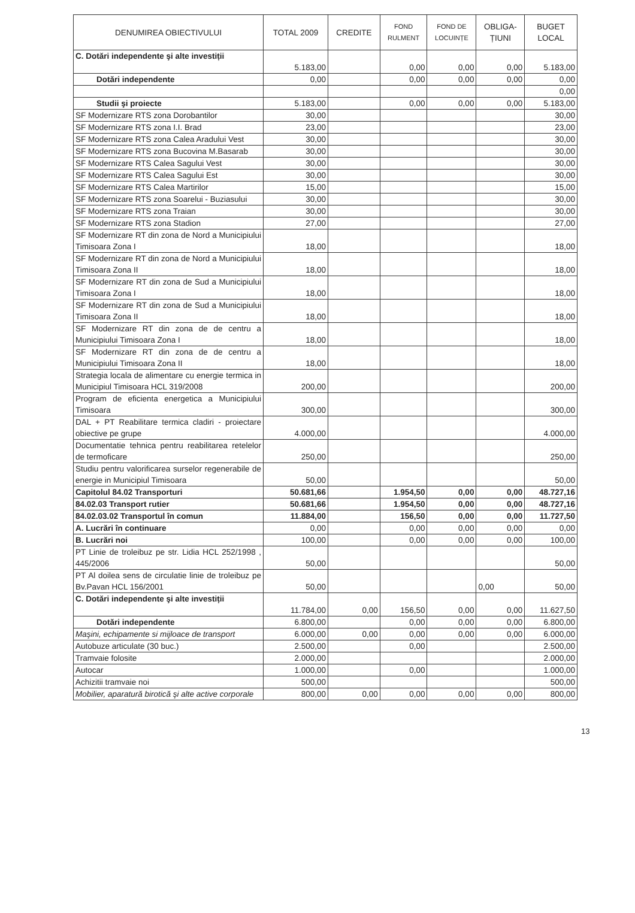| DENUMIREA OBIECTIVULUI | TOTAL 2009 | CREDITE | FOND RULMENT | FOND DE LOCUINȚE | OBLIGA- ȚIUNI | BUGET LOCAL |
| --- | --- | --- | --- | --- | --- | --- |
| C. Dotări independente şi alte investiții | 5.183,00 | | 0,00 | 0,00 | 0,00 | 5.183,00 |
| Dotări independente | 0,00 | | 0,00 | 0,00 | 0,00 | 0,00 |
| | | | | | | 0,00 |
| Studii şi proiecte | 5.183,00 | | 0,00 | 0,00 | 0,00 | 5.183,00 |
| SF Modernizare RTS zona Dorobantilor | 30,00 | | | | | 30,00 |
| SF Modernizare RTS zona I.I. Brad | 23,00 | | | | | 23,00 |
| SF Modernizare RTS zona Calea Aradului Vest | 30,00 | | | | | 30,00 |
| SF Modernizare RTS zona Bucovina M.Basarab | 30,00 | | | | | 30,00 |
| SF Modernizare RTS Calea Sagului Vest | 30,00 | | | | | 30,00 |
| SF Modernizare RTS Calea Sagului Est | 30,00 | | | | | 30,00 |
| SF Modernizare RTS Calea Martirilor | 15,00 | | | | | 15,00 |
| SF Modernizare RTS zona Soarelui - Buziasului | 30,00 | | | | | 30,00 |
| SF Modernizare RTS zona Traian | 30,00 | | | | | 30,00 |
| SF Modernizare RTS zona Stadion | 27,00 | | | | | 27,00 |
| SF Modernizare RT din zona de Nord a Municipiului Timisoara Zona I | 18,00 | | | | | 18,00 |
| SF Modernizare RT din zona de Nord a Municipiului Timisoara Zona II | 18,00 | | | | | 18,00 |
| SF Modernizare RT din zona de Sud a Municipiului Timisoara Zona I | 18,00 | | | | | 18,00 |
| SF Modernizare RT din zona de Sud a Municipiului Timisoara Zona II | 18,00 | | | | | 18,00 |
| SF Modernizare RT din zona de de centru a Municipiului Timisoara Zona I | 18,00 | | | | | 18,00 |
| SF Modernizare RT din zona de de centru a Municipiului Timisoara Zona II | 18,00 | | | | | 18,00 |
| Strategia locala de alimentare cu energie termica in Municipiul Timisoara HCL 319/2008 | 200,00 | | | | | 200,00 |
| Program de eficienta energetica a Municipiului Timisoara | 300,00 | | | | | 300,00 |
| DAL + PT Reabilitare termica cladiri - proiectare obiective pe grupe | 4.000,00 | | | | | 4.000,00 |
| Documentatie tehnica pentru reabilitarea retelelor de termoficare | 250,00 | | | | | 250,00 |
| Studiu pentru valorificarea surselor regenerabile de energie in Municipiul Timisoara | 50,00 | | | | | 50,00 |
| Capitolul 84.02 Transporturi | 50.681,66 | | 1.954,50 | 0,00 | 0,00 | 48.727,16 |
| 84.02.03 Transport rutier | 50.681,66 | | 1.954,50 | 0,00 | 0,00 | 48.727,16 |
| 84.02.03.02 Transportul în comun | 11.884,00 | | 156,50 | 0,00 | 0,00 | 11.727,50 |
| A. Lucrări în continuare | 0,00 | | 0,00 | 0,00 | 0,00 | 0,00 |
| B. Lucrări noi | 100,00 | | 0,00 | 0,00 | 0,00 | 100,00 |
| PT Linie de troleibuz pe str. Lidia HCL 252/1998 , 445/2006 | 50,00 | | | | | 50,00 |
| PT Al doilea sens de circulatie linie de troleibuz pe Bv.Pavan HCL 156/2001 | 50,00 | | | | 0,00 | 50,00 |
| C. Dotări independente şi alte investiții | 11.784,00 | 0,00 | 156,50 | 0,00 | 0,00 | 11.627,50 |
| Dotări independente | 6.800,00 | | 0,00 | 0,00 | 0,00 | 6.800,00 |
| Maşini, echipamente si mijloace de transport | 6.000,00 | 0,00 | 0,00 | 0,00 | 0,00 | 6.000,00 |
| Autobuze articulate (30 buc.) | 2.500,00 | | 0,00 | | | 2.500,00 |
| Tramvaie folosite | 2.000,00 | | | | | 2.000,00 |
| Autocar | 1.000,00 | | 0,00 | | | 1.000,00 |
| Achizitii tramvaie noi | 500,00 | | | | | 500,00 |
| Mobilier, aparatură birotică şi alte active corporale | 800,00 | 0,00 | 0,00 | 0,00 | 0,00 | 800,00 |
13